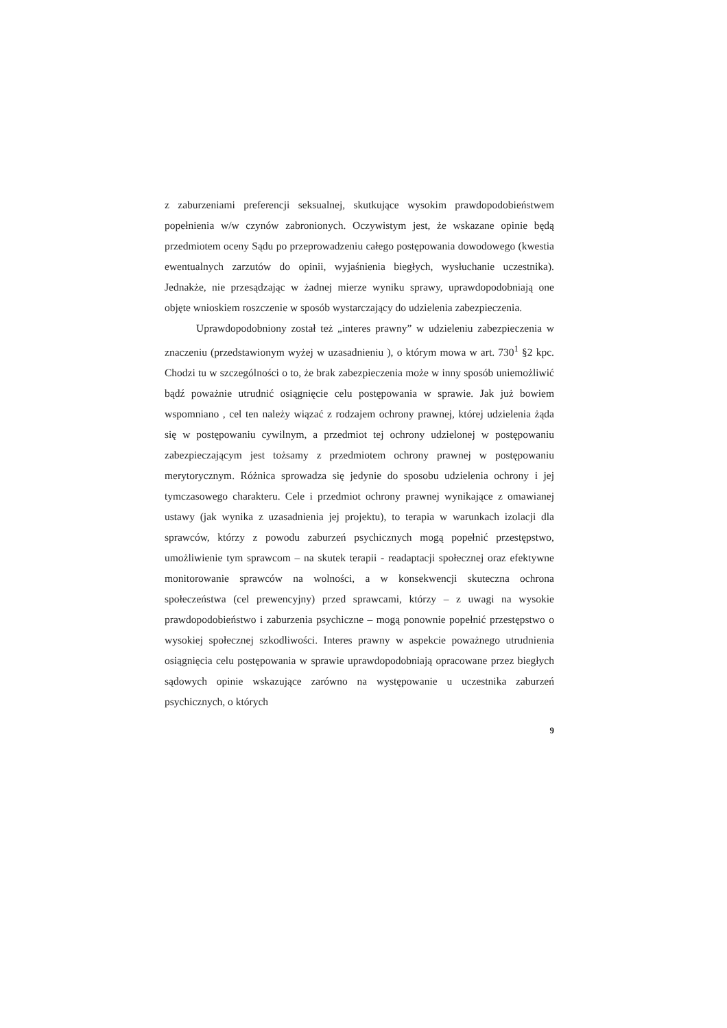z zaburzeniami preferencji seksualnej, skutkujące wysokim prawdopodobieństwem popełnienia w/w czynów zabronionych. Oczywistym jest, że wskazane opinie będą przedmiotem oceny Sądu po przeprowadzeniu całego postępowania dowodowego (kwestia ewentualnych zarzutów do opinii, wyjaśnienia biegłych, wysłuchanie uczestnika). Jednakże, nie przesądzając w żadnej mierze wyniku sprawy, uprawdopodobniają one objęte wnioskiem roszczenie w sposób wystarczający do udzielenia zabezpieczenia.
Uprawdopodobniony został też „interes prawny” w udzieleniu zabezpieczenia w znaczeniu (przedstawionym wyżej w uzasadnieniu ), o którym mowa w art. 730<sup>1</sup> §2 kpc. Chodzi tu w szczególności o to, że brak zabezpieczenia może w inny sposób uniemożliwić bądź poważnie utrudnić osiągnięcie celu postępowania w sprawie. Jak już bowiem wspomniano , cel ten należy wiązać z rodzajem ochrony prawnej, której udzielenia żąda się w postępowaniu cywilnym, a przedmiot tej ochrony udzielonej w postępowaniu zabezpieczającym jest tożsamy z przedmiotem ochrony prawnej w postępowaniu merytorycznym. Różnica sprowadza się jedynie do sposobu udzielenia ochrony i jej tymczasowego charakteru. Cele i przedmiot ochrony prawnej wynikające z omawianej ustawy (jak wynika z uzasadnienia jej projektu), to terapia w warunkach izolacji dla sprawców, którzy z powodu zaburzeń psychicznych mogą popełnić przestępstwo, umożliwienie tym sprawcom – na skutek terapii - readaptacji społecznej oraz efektywne monitorowanie sprawców na wolności, a w konsekwencji skuteczna ochrona społeczeństwa (cel prewencyjny) przed sprawcami, którzy – z uwagi na wysokie prawdopodobieństwo i zaburzenia psychiczne – mogą ponownie popełnić przestępstwo o wysokiej społecznej szkodliwości. Interes prawny w aspekcie poważnego utrudnienia osiągnięcia celu postępowania w sprawie uprawdopodobniają opracowane przez biegłych sądowych opinie wskazujące zarówno na występowanie u uczestnika zaburzeń psychicznych, o których
9